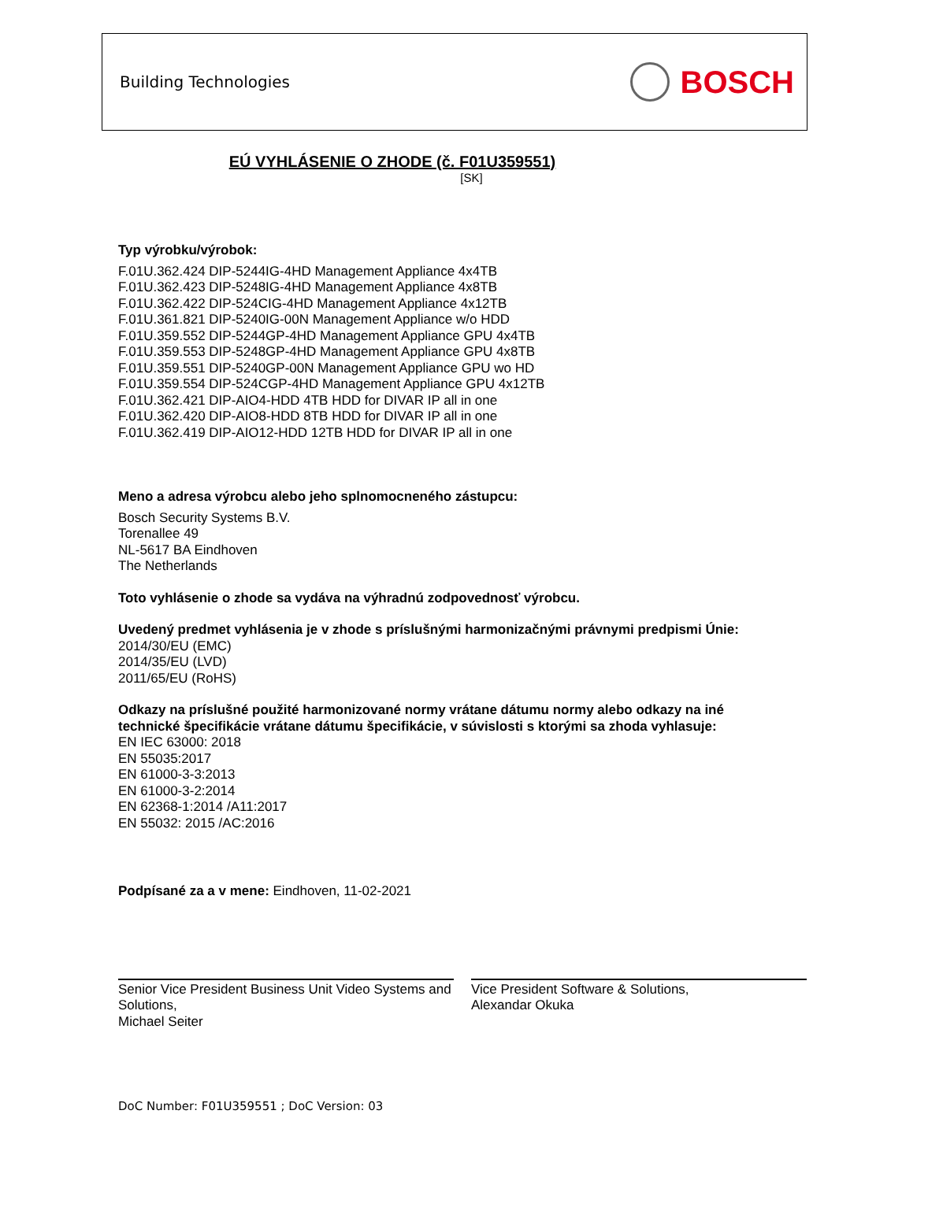Building Technologies BOSCH
EÚ VYHLÁSENIE O ZHODE (č. F01U359551)
[SK]
Typ výrobku/výrobok:
F.01U.362.424 DIP-5244IG-4HD Management Appliance 4x4TB
F.01U.362.423 DIP-5248IG-4HD Management Appliance 4x8TB
F.01U.362.422 DIP-524CIG-4HD Management Appliance 4x12TB
F.01U.361.821 DIP-5240IG-00N Management Appliance w/o HDD
F.01U.359.552 DIP-5244GP-4HD Management Appliance GPU 4x4TB
F.01U.359.553 DIP-5248GP-4HD Management Appliance GPU 4x8TB
F.01U.359.551 DIP-5240GP-00N Management Appliance GPU wo HD
F.01U.359.554 DIP-524CGP-4HD Management Appliance GPU 4x12TB
F.01U.362.421 DIP-AIO4-HDD 4TB HDD for DIVAR IP all in one
F.01U.362.420 DIP-AIO8-HDD 8TB HDD for DIVAR IP all in one
F.01U.362.419 DIP-AIO12-HDD 12TB HDD for DIVAR IP all in one
Meno a adresa výrobcu alebo jeho splnomocneného zástupcu:
Bosch Security Systems B.V.
Torenallee 49
NL-5617 BA Eindhoven
The Netherlands
Toto vyhlásenie o zhode sa vydáva na výhradnú zodpovednosť výrobcu.
Uvedený predmet vyhlásenia je v zhode s príslušnými harmonizačnými právnymi predpismi Únie:
2014/30/EU (EMC)
2014/35/EU (LVD)
2011/65/EU (RoHS)
Odkazy na príslušné použité harmonizované normy vrátane dátumu normy alebo odkazy na iné technické špecifikácie vrátane dátumu špecifikácie, v súvislosti s ktorými sa zhoda vyhlasuje:
EN IEC 63000: 2018
EN 55035:2017
EN 61000-3-3:2013
EN 61000-3-2:2014
EN 62368-1:2014 /A11:2017
EN 55032: 2015 /AC:2016
Podpísané za a v mene: Eindhoven, 11-02-2021
Senior Vice President Business Unit Video Systems and Solutions,
Michael Seiter
Vice President Software & Solutions,
Alexandar Okuka
DoC Number: F01U359551 ; DoC Version: 03